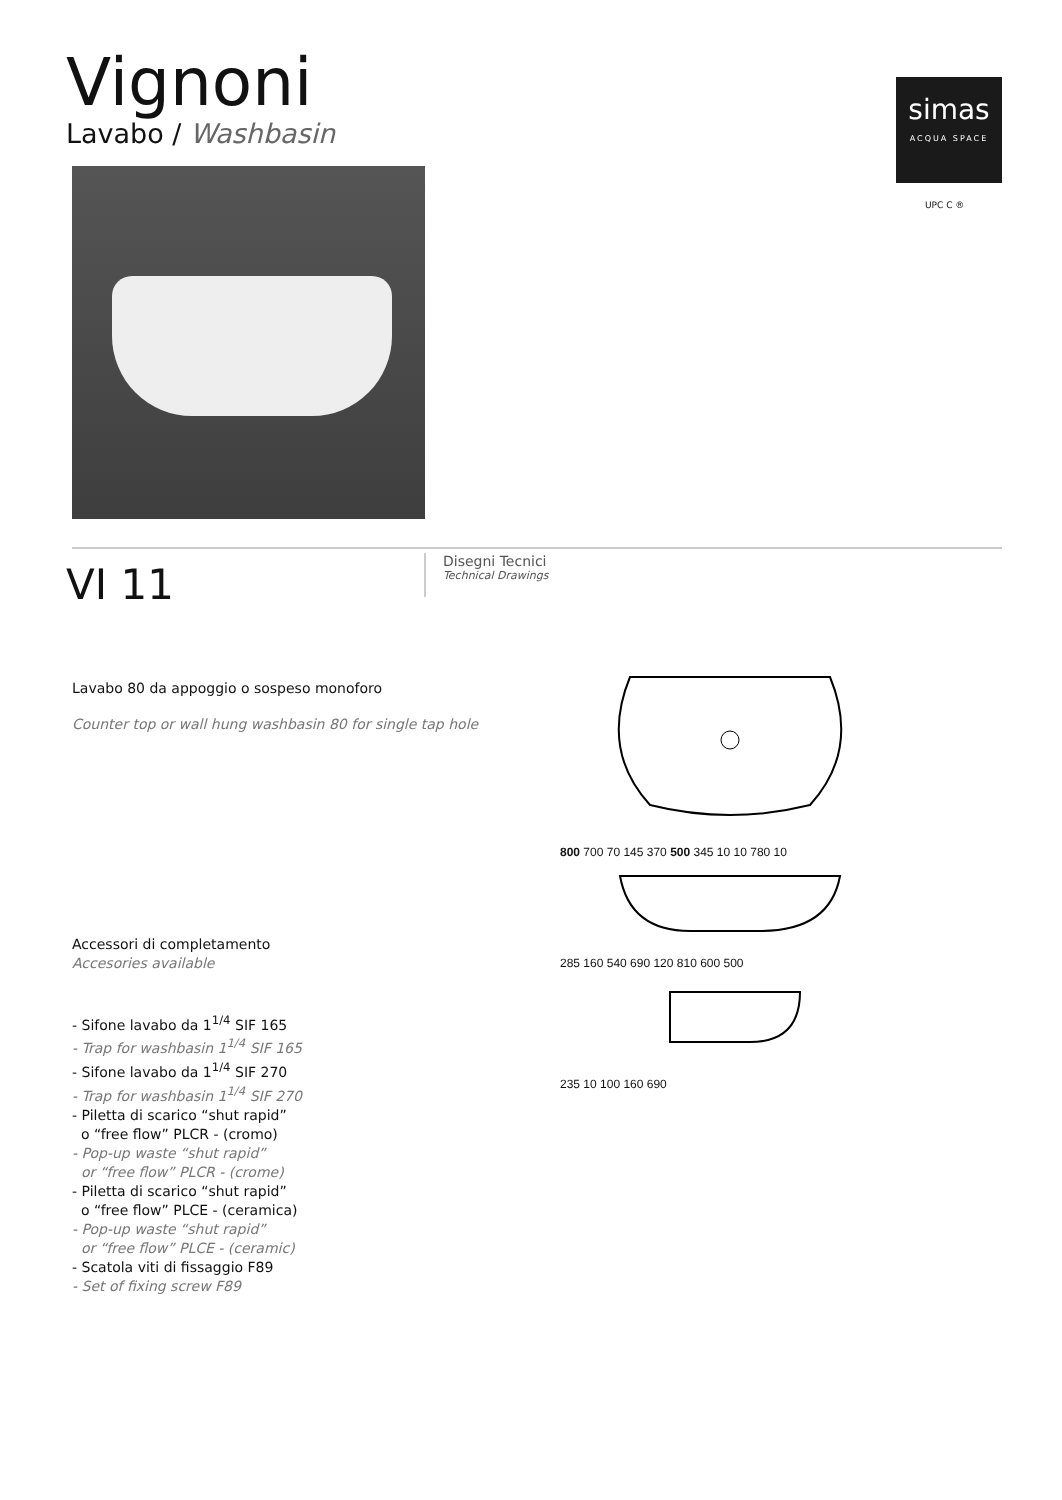Vignoni
Lavabo / Washbasin
simas
ACQUA SPACE
UPC C ®
VI 11
Disegni Tecnici
Technical Drawings
Lavabo 80 da appoggio o sospeso monoforo
Counter top or wall hung washbasin 80 for single tap hole
Accessori di completamento
Accesories available
- Sifone lavabo da 1<sup>1/4</sup> SIF 165
- Trap for washbasin 1<sup>1/4</sup> SIF 165
- Sifone lavabo da 1<sup>1/4</sup> SIF 270
- Trap for washbasin 1<sup>1/4</sup> SIF 270
- Piletta di scarico “shut rapid”
o “free flow” PLCR - (cromo)
- Pop-up waste “shut rapid”
or “free flow” PLCR - (crome)
- Piletta di scarico “shut rapid”
o “free flow” PLCE - (ceramica)
- Pop-up waste “shut rapid”
or “free flow” PLCE - (ceramic)
- Scatola viti di fissaggio F89
- Set of fixing screw F89
800 700 70 145 370 500 345 10 10 780 10
285 160 540 690 120 810 600 500
235 10 100 160 690